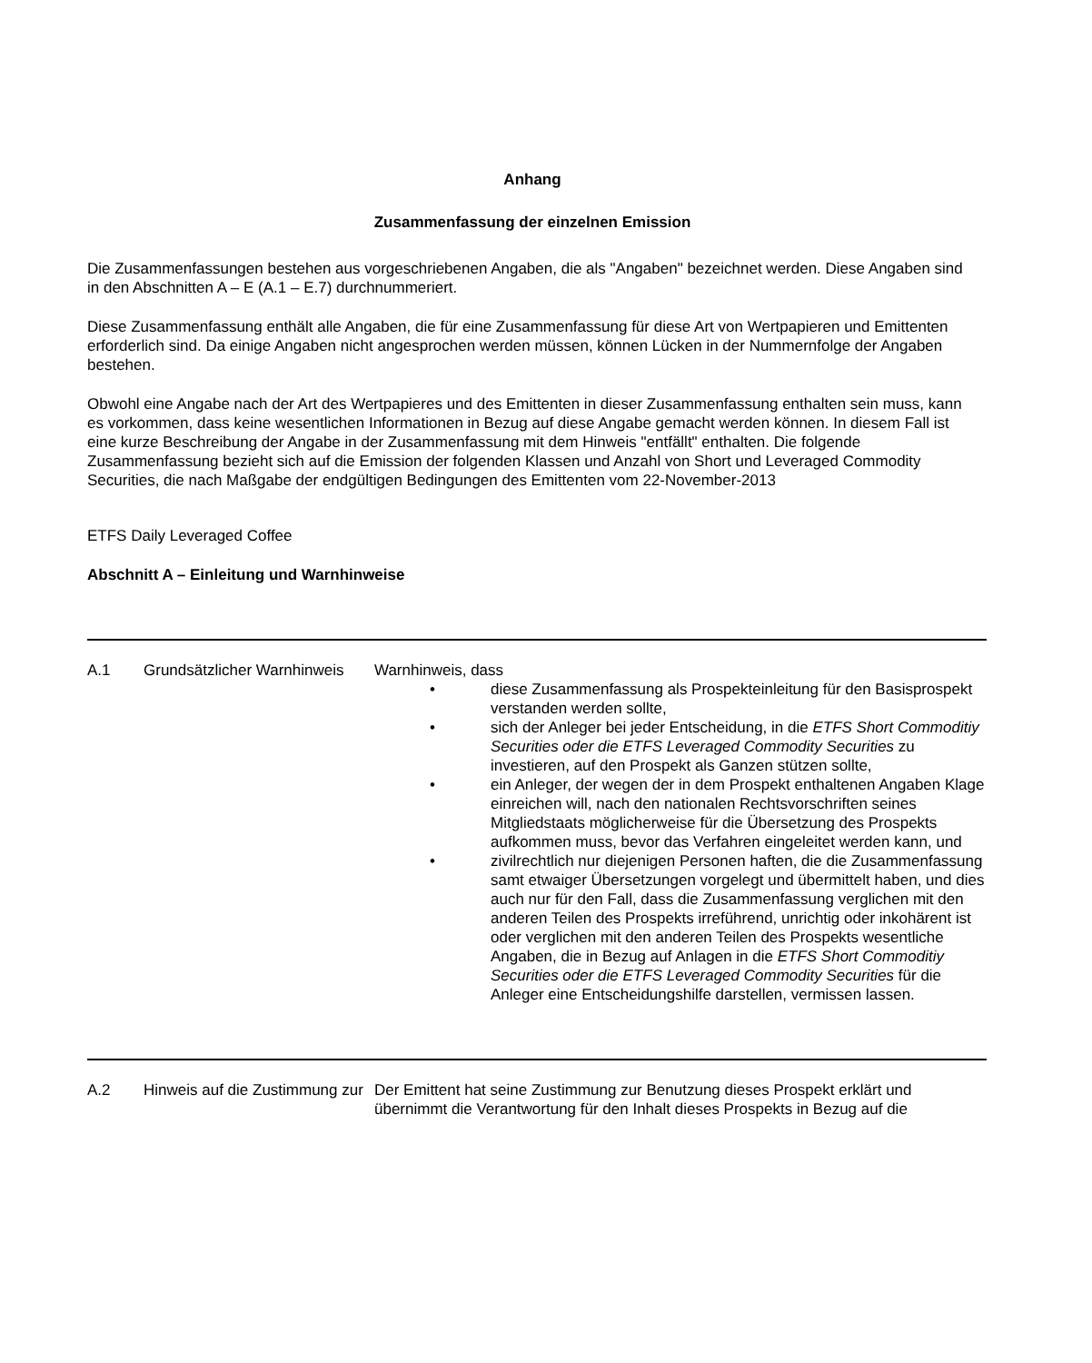Anhang
Zusammenfassung der einzelnen Emission
Die Zusammenfassungen bestehen aus vorgeschriebenen Angaben, die als "Angaben" bezeichnet werden. Diese Angaben sind in den Abschnitten A – E (A.1 – E.7) durchnummeriert.
Diese Zusammenfassung enthält alle Angaben, die für eine Zusammenfassung für diese Art von Wertpapieren und Emittenten erforderlich sind. Da einige Angaben nicht angesprochen werden müssen, können Lücken in der Nummernfolge der Angaben bestehen.
Obwohl eine Angabe nach der Art des Wertpapieres und des Emittenten in dieser Zusammenfassung enthalten sein muss, kann es vorkommen, dass keine wesentlichen Informationen in Bezug auf diese Angabe gemacht werden können. In diesem Fall ist eine kurze Beschreibung der Angabe in der Zusammenfassung mit dem Hinweis "entfällt" enthalten. Die folgende Zusammenfassung bezieht sich auf die Emission der folgenden Klassen und Anzahl von Short und Leveraged Commodity Securities, die nach Maßgabe der endgültigen Bedingungen des Emittenten vom 22-November-2013
ETFS Daily Leveraged Coffee
Abschnitt A – Einleitung und Warnhinweise
| A.1 | Grundsätzlicher Warnhinweis | Warnhinweis, dass • diese Zusammenfassung als Prospekteinleitung für den Basisprospekt verstanden werden sollte, • sich der Anleger bei jeder Entscheidung, in die ETFS Short Commoditiy Securities oder die ETFS Leveraged Commodity Securities zu investieren, auf den Prospekt als Ganzen stützen sollte, • ein Anleger, der wegen der in dem Prospekt enthaltenen Angaben Klage einreichen will, nach den nationalen Rechtsvorschriften seines Mitgliedstaats möglicherweise für die Übersetzung des Prospekts aufkommen muss, bevor das Verfahren eingeleitet werden kann, und • zivilrechtlich nur diejenigen Personen haften, die die Zusammenfassung samt etwaiger Übersetzungen vorgelegt und übermittelt haben, und dies auch nur für den Fall, dass die Zusammenfassung verglichen mit den anderen Teilen des Prospekts irreführend, unrichtig oder inkohärent ist oder verglichen mit den anderen Teilen des Prospekts wesentliche Angaben, die in Bezug auf Anlagen in die ETFS Short Commoditiy Securities oder die ETFS Leveraged Commodity Securities für die Anleger eine Entscheidungshilfe darstellen, vermissen lassen. |
| A.2 | Hinweis auf die Zustimmung zur | Der Emittent hat seine Zustimmung zur Benutzung dieses Prospekt erklärt und übernimmt die Verantwortung für den Inhalt dieses Prospekts in Bezug auf die |